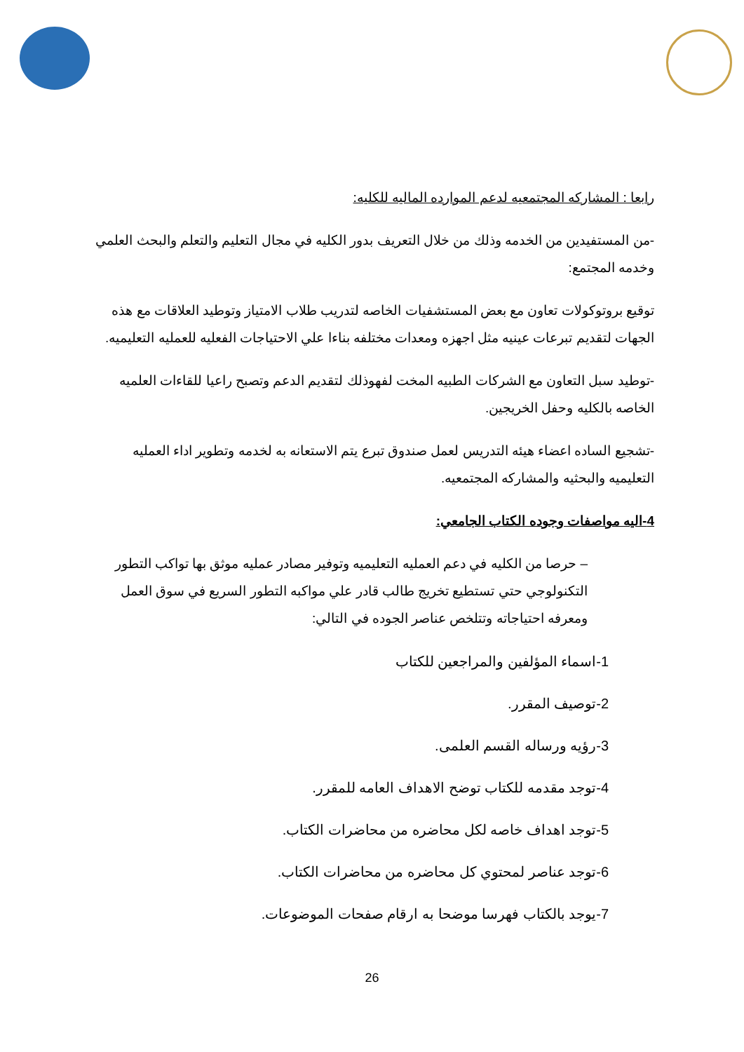رابعا : المشاركه المجتمعيه لدعم الموارده الماليه للكليه:
-من المستفيدين من الخدمه وذلك من خلال التعريف بدور الكليه في مجال التعليم والتعلم والبحث العلمي وخدمه المجتمع:
توقيع بروتوكولات تعاون مع بعض المستشفيات الخاصه لتدريب طلاب الامتياز وتوطيد العلاقات مع هذه الجهات لتقديم تبرعات عينيه مثل اجهزه ومعدات مختلفه بناءا علي الاحتياجات الفعليه للعمليه التعليميه.
-توطيد سبل التعاون مع الشركات الطبيه المخت لفهوذلك لتقديم الدعم وتصبح راعيا للقاءات العلميه الخاصه بالكليه وحفل الخريجين.
-تشجيع الساده اعضاء هيئه التدريس لعمل صندوق تبرع يتم الاستعانه به لخدمه وتطوير اداء العمليه التعليميه والبحثيه والمشاركه المجتمعيه.
4-اليه مواصفات وجوده الكتاب الجامعي:
– حرصا من الكليه في دعم العمليه التعليميه وتوفير مصادر عمليه موثق بها تواكب التطور التكنولوجي حتي تستطيع تخريج طالب قادر علي مواكبه التطور السريع في سوق العمل ومعرفه احتياجاته وتتلخص عناصر الجوده في التالي:
1-اسماء المؤلفين والمراجعين للكتاب
2-توصيف المقرر.
3-رؤيه ورساله القسم العلمى.
4-توجد مقدمه للكتاب توضح الاهداف العامه للمقرر.
5-توجد اهداف خاصه لكل محاضره من محاضرات الكتاب.
6-توجد عناصر لمحتوي كل محاضره من محاضرات الكتاب.
7-يوجد بالكتاب فهرسا موضحا به ارقام صفحات الموضوعات.
26